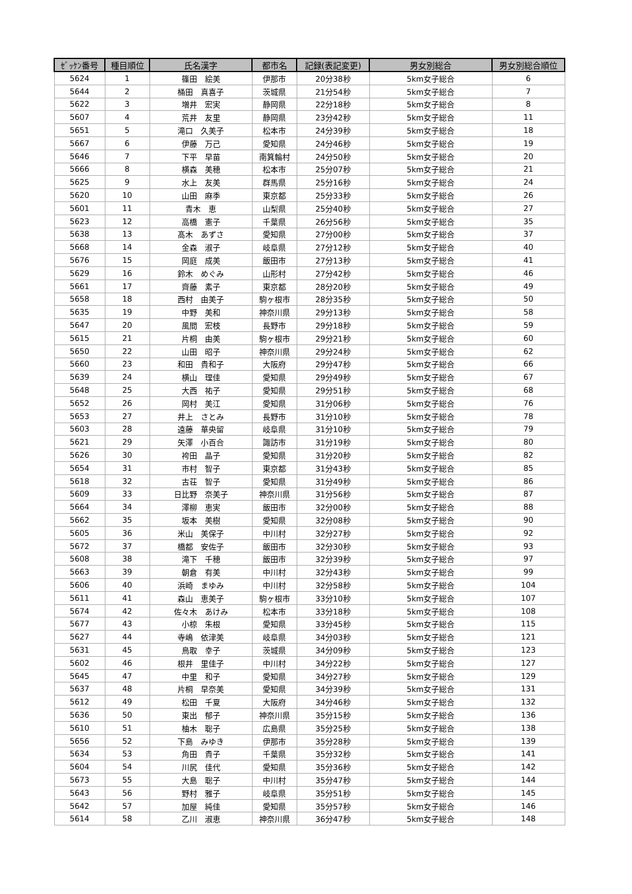| ｾﾞｯｹﾝ番号 | 種目順位 | 氏名漢字 | 都市名 | 記録(表記変更) | 男女別総合 | 男女別総合順位 |
| --- | --- | --- | --- | --- | --- | --- |
| 5624 | 1 | 篠田 絵美 | 伊那市 | 20分38秒 | 5km女子総合 | 6 |
| 5644 | 2 | 桶田 真喜子 | 茨城県 | 21分54秒 | 5km女子総合 | 7 |
| 5622 | 3 | 増井 宏実 | 静岡県 | 22分18秒 | 5km女子総合 | 8 |
| 5607 | 4 | 荒井 友里 | 静岡県 | 23分42秒 | 5km女子総合 | 11 |
| 5651 | 5 | 滝口 久美子 | 松本市 | 24分39秒 | 5km女子総合 | 18 |
| 5667 | 6 | 伊藤 万己 | 愛知県 | 24分46秒 | 5km女子総合 | 19 |
| 5646 | 7 | 下平 早苗 | 南箕輪村 | 24分50秒 | 5km女子総合 | 20 |
| 5666 | 8 | 横森 美穂 | 松本市 | 25分07秒 | 5km女子総合 | 21 |
| 5625 | 9 | 水上 友美 | 群馬県 | 25分16秒 | 5km女子総合 | 24 |
| 5620 | 10 | 山田 麻季 | 東京都 | 25分33秒 | 5km女子総合 | 26 |
| 5601 | 11 | 青木 恵 | 山梨県 | 25分40秒 | 5km女子総合 | 27 |
| 5623 | 12 | 高橋 憲子 | 千葉県 | 26分56秒 | 5km女子総合 | 35 |
| 5638 | 13 | 髙木 あずさ | 愛知県 | 27分00秒 | 5km女子総合 | 37 |
| 5668 | 14 | 金森 淑子 | 岐阜県 | 27分12秒 | 5km女子総合 | 40 |
| 5676 | 15 | 岡庭 成美 | 飯田市 | 27分13秒 | 5km女子総合 | 41 |
| 5629 | 16 | 鈴木 めぐみ | 山形村 | 27分42秒 | 5km女子総合 | 46 |
| 5661 | 17 | 齊藤 素子 | 東京都 | 28分20秒 | 5km女子総合 | 49 |
| 5658 | 18 | 西村 由美子 | 駒ヶ根市 | 28分35秒 | 5km女子総合 | 50 |
| 5635 | 19 | 中野 美和 | 神奈川県 | 29分13秒 | 5km女子総合 | 58 |
| 5647 | 20 | 風間 宏枝 | 長野市 | 29分18秒 | 5km女子総合 | 59 |
| 5615 | 21 | 片桐 由美 | 駒ヶ根市 | 29分21秒 | 5km女子総合 | 60 |
| 5650 | 22 | 山田 昭子 | 神奈川県 | 29分24秒 | 5km女子総合 | 62 |
| 5660 | 23 | 和田 貴和子 | 大阪府 | 29分47秒 | 5km女子総合 | 66 |
| 5639 | 24 | 横山 理佳 | 愛知県 | 29分49秒 | 5km女子総合 | 67 |
| 5648 | 25 | 大西 祐子 | 愛知県 | 29分51秒 | 5km女子総合 | 68 |
| 5652 | 26 | 岡村 美江 | 愛知県 | 31分06秒 | 5km女子総合 | 76 |
| 5653 | 27 | 井上 さとみ | 長野市 | 31分10秒 | 5km女子総合 | 78 |
| 5603 | 28 | 遠藤 華央留 | 岐阜県 | 31分10秒 | 5km女子総合 | 79 |
| 5621 | 29 | 矢澤 小百合 | 諏訪市 | 31分19秒 | 5km女子総合 | 80 |
| 5626 | 30 | 袴田 晶子 | 愛知県 | 31分20秒 | 5km女子総合 | 82 |
| 5654 | 31 | 市村 智子 | 東京都 | 31分43秒 | 5km女子総合 | 85 |
| 5618 | 32 | 古荘 智子 | 愛知県 | 31分49秒 | 5km女子総合 | 86 |
| 5609 | 33 | 日比野 奈美子 | 神奈川県 | 31分56秒 | 5km女子総合 | 87 |
| 5664 | 34 | 澤柳 恵実 | 飯田市 | 32分00秒 | 5km女子総合 | 88 |
| 5662 | 35 | 坂本 美樹 | 愛知県 | 32分08秒 | 5km女子総合 | 90 |
| 5605 | 36 | 米山 美保子 | 中川村 | 32分27秒 | 5km女子総合 | 92 |
| 5672 | 37 | 橋都 安佐子 | 飯田市 | 32分30秒 | 5km女子総合 | 93 |
| 5608 | 38 | 滝下 千穂 | 飯田市 | 32分39秒 | 5km女子総合 | 97 |
| 5663 | 39 | 朝倉 有美 | 中川村 | 32分43秒 | 5km女子総合 | 99 |
| 5606 | 40 | 浜崎 まゆみ | 中川村 | 32分58秒 | 5km女子総合 | 104 |
| 5611 | 41 | 森山 恵美子 | 駒ヶ根市 | 33分10秒 | 5km女子総合 | 107 |
| 5674 | 42 | 佐々木 あけみ | 松本市 | 33分18秒 | 5km女子総合 | 108 |
| 5677 | 43 | 小椋 朱根 | 愛知県 | 33分45秒 | 5km女子総合 | 115 |
| 5627 | 44 | 寺嶋 依津美 | 岐阜県 | 34分03秒 | 5km女子総合 | 121 |
| 5631 | 45 | 鳥取 幸子 | 茨城県 | 34分09秒 | 5km女子総合 | 123 |
| 5602 | 46 | 根井 里佳子 | 中川村 | 34分22秒 | 5km女子総合 | 127 |
| 5645 | 47 | 中里 和子 | 愛知県 | 34分27秒 | 5km女子総合 | 129 |
| 5637 | 48 | 片桐 早奈美 | 愛知県 | 34分39秒 | 5km女子総合 | 131 |
| 5612 | 49 | 松田 千夏 | 大阪府 | 34分46秒 | 5km女子総合 | 132 |
| 5636 | 50 | 東出 郁子 | 神奈川県 | 35分15秒 | 5km女子総合 | 136 |
| 5610 | 51 | 柚木 聡子 | 広島県 | 35分25秒 | 5km女子総合 | 138 |
| 5656 | 52 | 下島 みゆき | 伊那市 | 35分28秒 | 5km女子総合 | 139 |
| 5634 | 53 | 角田 貴子 | 千葉県 | 35分32秒 | 5km女子総合 | 141 |
| 5604 | 54 | 川尻 佳代 | 愛知県 | 35分36秒 | 5km女子総合 | 142 |
| 5673 | 55 | 大島 聡子 | 中川村 | 35分47秒 | 5km女子総合 | 144 |
| 5643 | 56 | 野村 雅子 | 岐阜県 | 35分51秒 | 5km女子総合 | 145 |
| 5642 | 57 | 加屋 純佳 | 愛知県 | 35分57秒 | 5km女子総合 | 146 |
| 5614 | 58 | 乙川 淑恵 | 神奈川県 | 36分47秒 | 5km女子総合 | 148 |